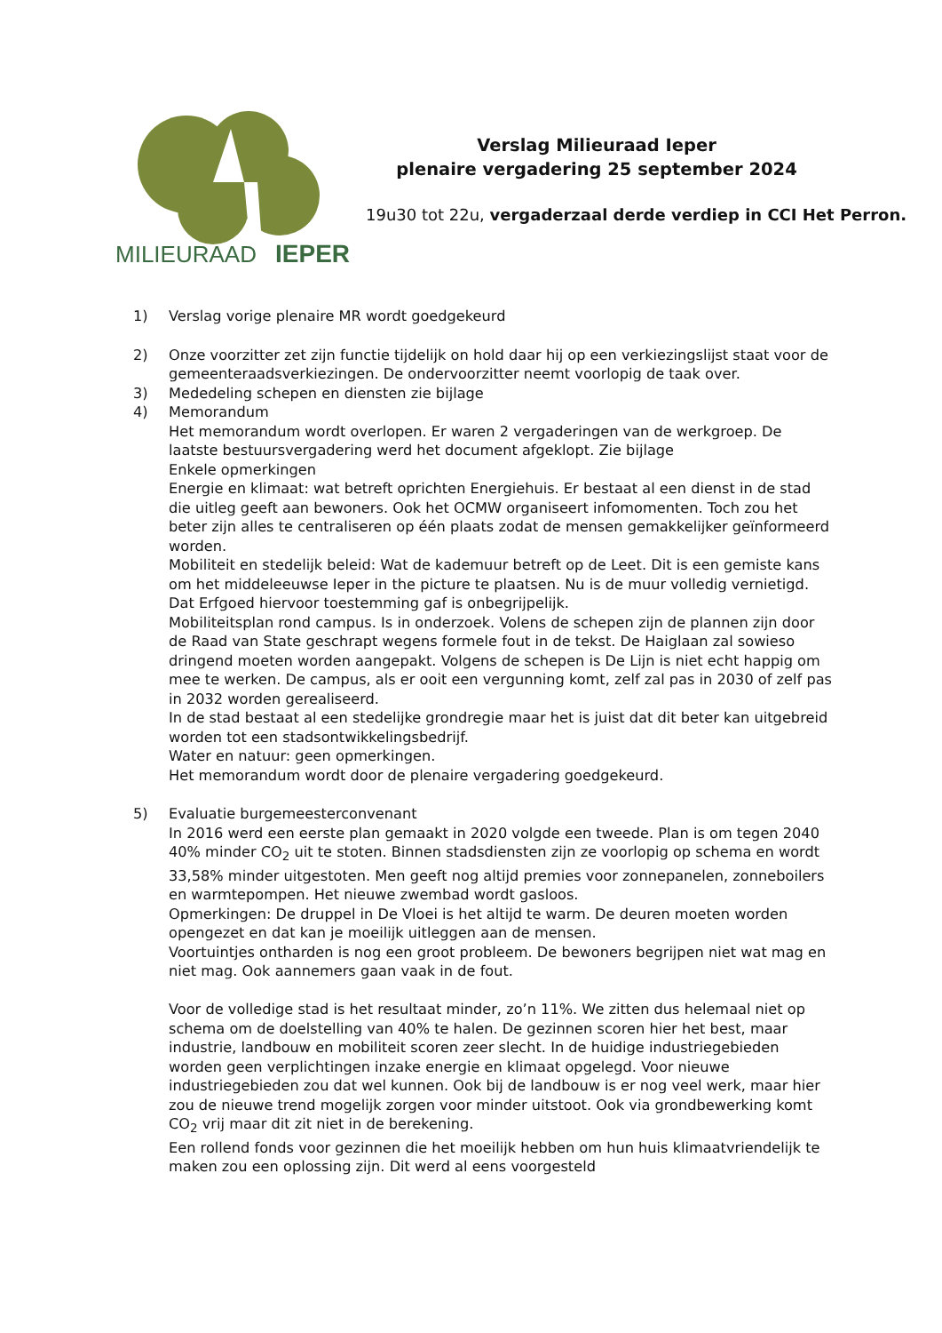MILIEURAAD
IEPER
Verslag Milieuraad Ieper
plenaire vergadering 25 september 2024
19u30 tot 22u, vergaderzaal derde verdiep in CCI Het Perron.
1) Verslag vorige plenaire MR wordt goedgekeurd
2) Onze voorzitter zet zijn functie tijdelijk on hold daar hij op een verkiezingslijst staat voor de gemeenteraadsverkiezingen. De ondervoorzitter neemt voorlopig de taak over.
3) Mededeling schepen en diensten zie bijlage
4) Memorandum
Het memorandum wordt overlopen. Er waren 2 vergaderingen van de werkgroep. De laatste bestuursvergadering werd het document afgeklopt. Zie bijlage
Enkele opmerkingen
Energie en klimaat: wat betreft oprichten Energiehuis. Er bestaat al een dienst in de stad die uitleg geeft aan bewoners. Ook het OCMW organiseert infomomenten. Toch zou het beter zijn alles te centraliseren op één plaats zodat de mensen gemakkelijker geïnformeerd worden.
Mobiliteit en stedelijk beleid: Wat de kademuur betreft op de Leet. Dit is een gemiste kans om het middeleeuwse Ieper in the picture te plaatsen. Nu is de muur volledig vernietigd. Dat Erfgoed hiervoor toestemming gaf is onbegrijpelijk.
Mobiliteitsplan rond campus. Is in onderzoek. Volens de schepen zijn de plannen zijn door de Raad van State geschrapt wegens formele fout in de tekst. De Haiglaan zal sowieso dringend moeten worden aangepakt. Volgens de schepen is De Lijn is niet echt happig om mee te werken. De campus, als er ooit een vergunning komt, zelf zal pas in 2030 of zelf pas in 2032 worden gerealiseerd.
In de stad bestaat al een stedelijke grondregie maar het is juist dat dit beter kan uitgebreid worden tot een stadsontwikkelingsbedrijf.
Water en natuur: geen opmerkingen.
Het memorandum wordt door de plenaire vergadering goedgekeurd.
5) Evaluatie burgemeesterconvenant
In 2016 werd een eerste plan gemaakt in 2020 volgde een tweede. Plan is om tegen 2040 40% minder CO<sub>2</sub> uit te stoten. Binnen stadsdiensten zijn ze voorlopig op schema en wordt 33,58% minder uitgestoten. Men geeft nog altijd premies voor zonnepanelen, zonneboilers en warmtepompen. Het nieuwe zwembad wordt gasloos.
Opmerkingen: De druppel in De Vloei is het altijd te warm. De deuren moeten worden opengezet en dat kan je moeilijk uitleggen aan de mensen.
Voortuintjes ontharden is nog een groot probleem. De bewoners begrijpen niet wat mag en niet mag. Ook aannemers gaan vaak in de fout.
Voor de volledige stad is het resultaat minder, zo’n 11%. We zitten dus helemaal niet op schema om de doelstelling van 40% te halen. De gezinnen scoren hier het best, maar industrie, landbouw en mobiliteit scoren zeer slecht. In de huidige industriegebieden worden geen verplichtingen inzake energie en klimaat opgelegd. Voor nieuwe industriegebieden zou dat wel kunnen. Ook bij de landbouw is er nog veel werk, maar hier zou de nieuwe trend mogelijk zorgen voor minder uitstoot. Ook via grondbewerking komt CO<sub>2</sub> vrij maar dit zit niet in de berekening.
Een rollend fonds voor gezinnen die het moeilijk hebben om hun huis klimaatvriendelijk te maken zou een oplossing zijn. Dit werd al eens voorgesteld